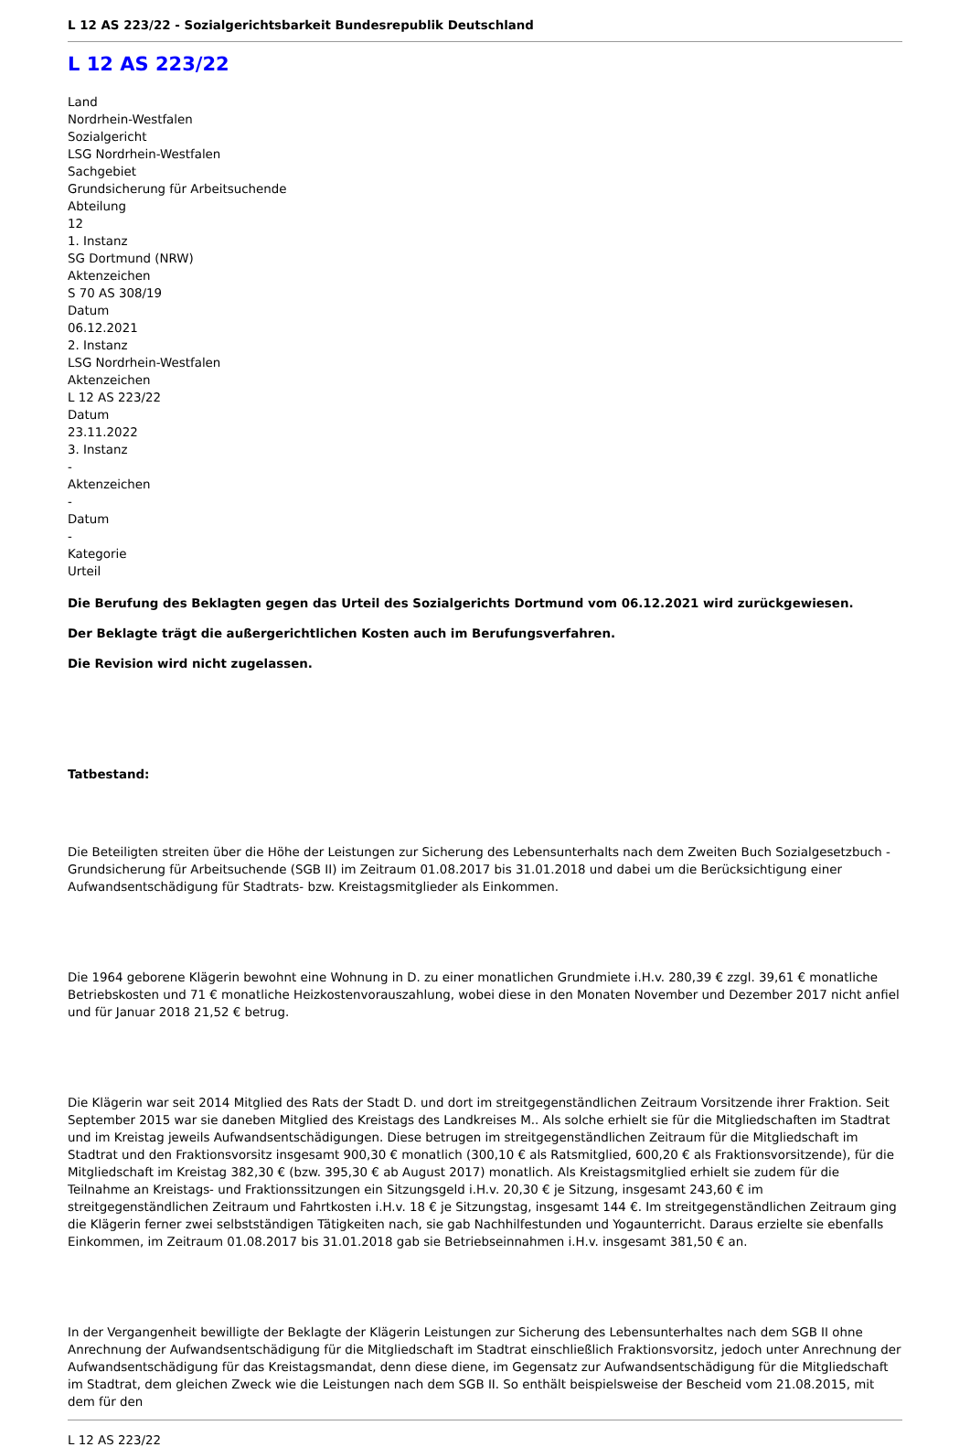L 12 AS 223/22 - Sozialgerichtsbarkeit Bundesrepublik Deutschland
L 12 AS 223/22
Land
Nordrhein-Westfalen
Sozialgericht
LSG Nordrhein-Westfalen
Sachgebiet
Grundsicherung für Arbeitsuchende
Abteilung
12
1. Instanz
SG Dortmund (NRW)
Aktenzeichen
S 70 AS 308/19
Datum
06.12.2021
2. Instanz
LSG Nordrhein-Westfalen
Aktenzeichen
L 12 AS 223/22
Datum
23.11.2022
3. Instanz
-
Aktenzeichen
-
Datum
-
Kategorie
Urteil
Die Berufung des Beklagten gegen das Urteil des Sozialgerichts Dortmund vom 06.12.2021 wird zurückgewiesen.
Der Beklagte trägt die außergerichtlichen Kosten auch im Berufungsverfahren.
Die Revision wird nicht zugelassen.
Tatbestand:
Die Beteiligten streiten über die Höhe der Leistungen zur Sicherung des Lebensunterhalts nach dem Zweiten Buch Sozialgesetzbuch - Grundsicherung für Arbeitsuchende (SGB II) im Zeitraum 01.08.2017 bis 31.01.2018 und dabei um die Berücksichtigung einer Aufwandsentschädigung für Stadtrats- bzw. Kreistagsmitglieder als Einkommen.
Die 1964 geborene Klägerin bewohnt eine Wohnung in D. zu einer monatlichen Grundmiete i.H.v. 280,39 € zzgl. 39,61 € monatliche Betriebskosten und 71 € monatliche Heizkostenvorauszahlung, wobei diese in den Monaten November und Dezember 2017 nicht anfiel und für Januar 2018 21,52 € betrug.
Die Klägerin war seit 2014 Mitglied des Rats der Stadt D. und dort im streitgegenständlichen Zeitraum Vorsitzende ihrer Fraktion. Seit September 2015 war sie daneben Mitglied des Kreistags des Landkreises M.. Als solche erhielt sie für die Mitgliedschaften im Stadtrat und im Kreistag jeweils Aufwandsentschädigungen. Diese betrugen im streitgegenständlichen Zeitraum für die Mitgliedschaft im Stadtrat und den Fraktionsvorsitz insgesamt 900,30 € monatlich (300,10 € als Ratsmitglied, 600,20 € als Fraktionsvorsitzende), für die Mitgliedschaft im Kreistag 382,30 € (bzw. 395,30 € ab August 2017) monatlich. Als Kreistagsmitglied erhielt sie zudem für die Teilnahme an Kreistags- und Fraktionssitzungen ein Sitzungsgeld i.H.v. 20,30 € je Sitzung, insgesamt 243,60 € im streitgegenständlichen Zeitraum und Fahrtkosten i.H.v. 18 € je Sitzungstag, insgesamt 144 €. Im streitgegenständlichen Zeitraum ging die Klägerin ferner zwei selbstständigen Tätigkeiten nach, sie gab Nachhilfestunden und Yogaunterricht. Daraus erzielte sie ebenfalls Einkommen, im Zeitraum 01.08.2017 bis 31.01.2018 gab sie Betriebseinnahmen i.H.v. insgesamt 381,50 € an.
In der Vergangenheit bewilligte der Beklagte der Klägerin Leistungen zur Sicherung des Lebensunterhaltes nach dem SGB II ohne Anrechnung der Aufwandsentschädigung für die Mitgliedschaft im Stadtrat einschließlich Fraktionsvorsitz, jedoch unter Anrechnung der Aufwandsentschädigung für das Kreistagsmandat, denn diese diene, im Gegensatz zur Aufwandsentschädigung für die Mitgliedschaft im Stadtrat, dem gleichen Zweck wie die Leistungen nach dem SGB II. So enthält beispielsweise der Bescheid vom 21.08.2015, mit dem für den
L 12 AS 223/22